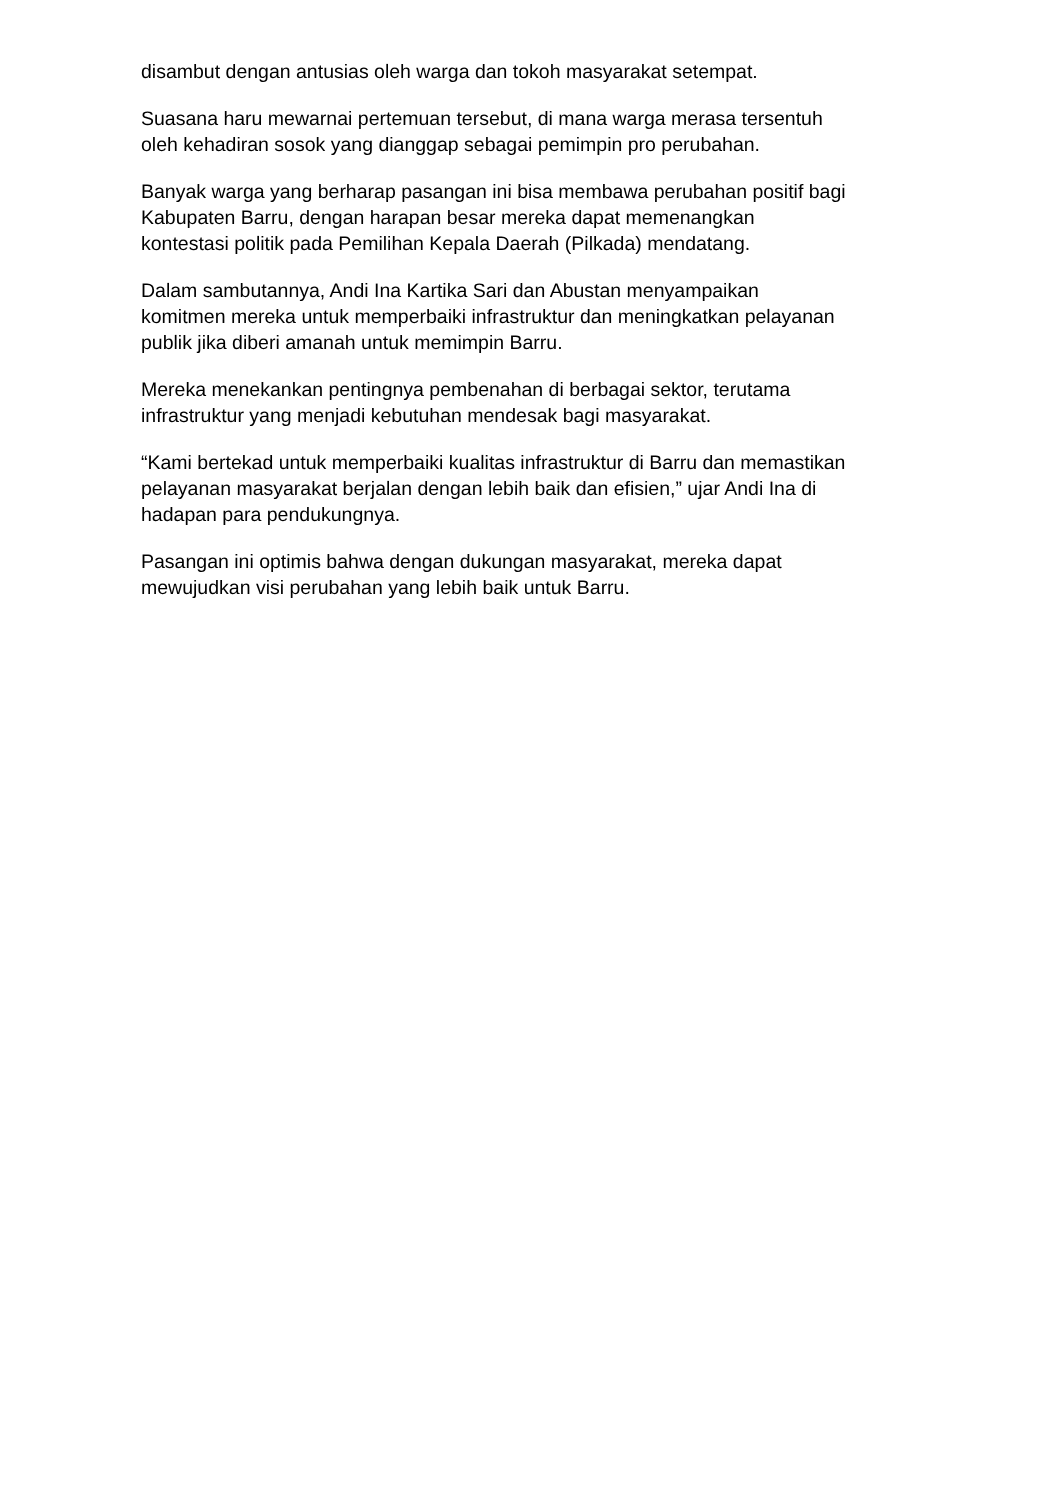disambut dengan antusias oleh warga dan tokoh masyarakat setempat.
Suasana haru mewarnai pertemuan tersebut, di mana warga merasa tersentuh
oleh kehadiran sosok yang dianggap sebagai pemimpin pro perubahan.
Banyak warga yang berharap pasangan ini bisa membawa perubahan positif bagi
Kabupaten Barru, dengan harapan besar mereka dapat memenangkan
kontestasi politik pada Pemilihan Kepala Daerah (Pilkada) mendatang.
Dalam sambutannya, Andi Ina Kartika Sari dan Abustan menyampaikan
komitmen mereka untuk memperbaiki infrastruktur dan meningkatkan pelayanan
publik jika diberi amanah untuk memimpin Barru.
Mereka menekankan pentingnya pembenahan di berbagai sektor, terutama
infrastruktur yang menjadi kebutuhan mendesak bagi masyarakat.
“Kami bertekad untuk memperbaiki kualitas infrastruktur di Barru dan memastikan
pelayanan masyarakat berjalan dengan lebih baik dan efisien,” ujar Andi Ina di
hadapan para pendukungnya.
Pasangan ini optimis bahwa dengan dukungan masyarakat, mereka dapat
mewujudkan visi perubahan yang lebih baik untuk Barru.